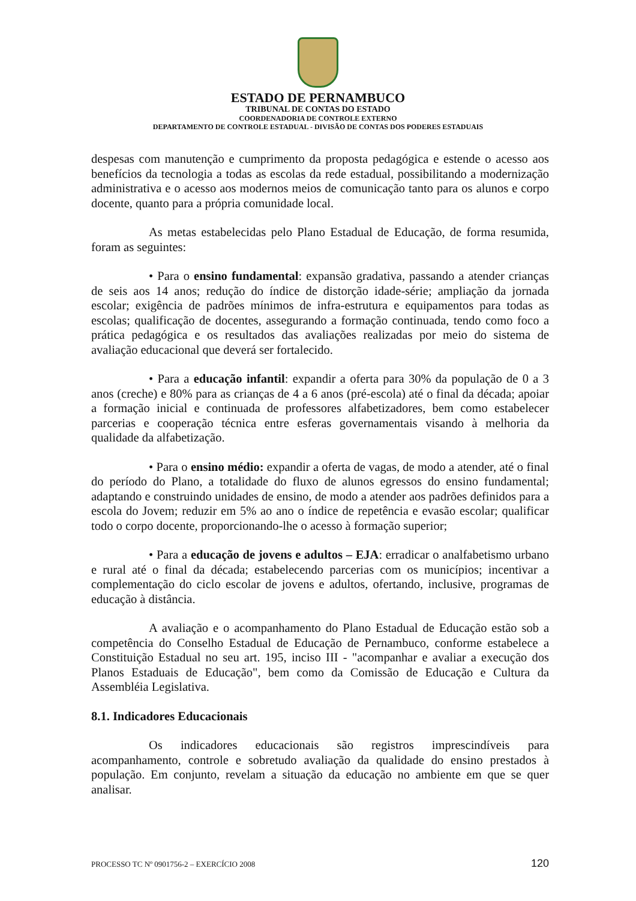ESTADO DE PERNAMBUCO
TRIBUNAL DE CONTAS DO ESTADO
COORDENADORIA DE CONTROLE EXTERNO
DEPARTAMENTO DE CONTROLE ESTADUAL - DIVISÃO DE CONTAS DOS PODERES ESTADUAIS
despesas com manutenção e cumprimento da proposta pedagógica e estende o acesso aos benefícios da tecnologia a todas as escolas da rede estadual, possibilitando a modernização administrativa e o acesso aos modernos meios de comunicação tanto para os alunos e corpo docente, quanto para a própria comunidade local.
As metas estabelecidas pelo Plano Estadual de Educação, de forma resumida, foram as seguintes:
• Para o ensino fundamental: expansão gradativa, passando a atender crianças de seis aos 14 anos; redução do índice de distorção idade-série; ampliação da jornada escolar; exigência de padrões mínimos de infra-estrutura e equipamentos para todas as escolas; qualificação de docentes, assegurando a formação continuada, tendo como foco a prática pedagógica e os resultados das avaliações realizadas por meio do sistema de avaliação educacional que deverá ser fortalecido.
• Para a educação infantil: expandir a oferta para 30% da população de 0 a 3 anos (creche) e 80% para as crianças de 4 a 6 anos (pré-escola) até o final da década; apoiar a formação inicial e continuada de professores alfabetizadores, bem como estabelecer parcerias e cooperação técnica entre esferas governamentais visando à melhoria da qualidade da alfabetização.
• Para o ensino médio: expandir a oferta de vagas, de modo a atender, até o final do período do Plano, a totalidade do fluxo de alunos egressos do ensino fundamental; adaptando e construindo unidades de ensino, de modo a atender aos padrões definidos para a escola do Jovem; reduzir em 5% ao ano o índice de repetência e evasão escolar; qualificar todo o corpo docente, proporcionando-lhe o acesso à formação superior;
• Para a educação de jovens e adultos – EJA: erradicar o analfabetismo urbano e rural até o final da década; estabelecendo parcerias com os municípios; incentivar a complementação do ciclo escolar de jovens e adultos, ofertando, inclusive, programas de educação à distância.
A avaliação e o acompanhamento do Plano Estadual de Educação estão sob a competência do Conselho Estadual de Educação de Pernambuco, conforme estabelece a Constituição Estadual no seu art. 195, inciso III - "acompanhar e avaliar a execução dos Planos Estaduais de Educação", bem como da Comissão de Educação e Cultura da Assembléia Legislativa.
8.1. Indicadores Educacionais
Os indicadores educacionais são registros imprescindíveis para acompanhamento, controle e sobretudo avaliação da qualidade do ensino prestados à população. Em conjunto, revelam a situação da educação no ambiente em que se quer analisar.
PROCESSO TC Nº 0901756-2 – EXERCÍCIO 2008 120